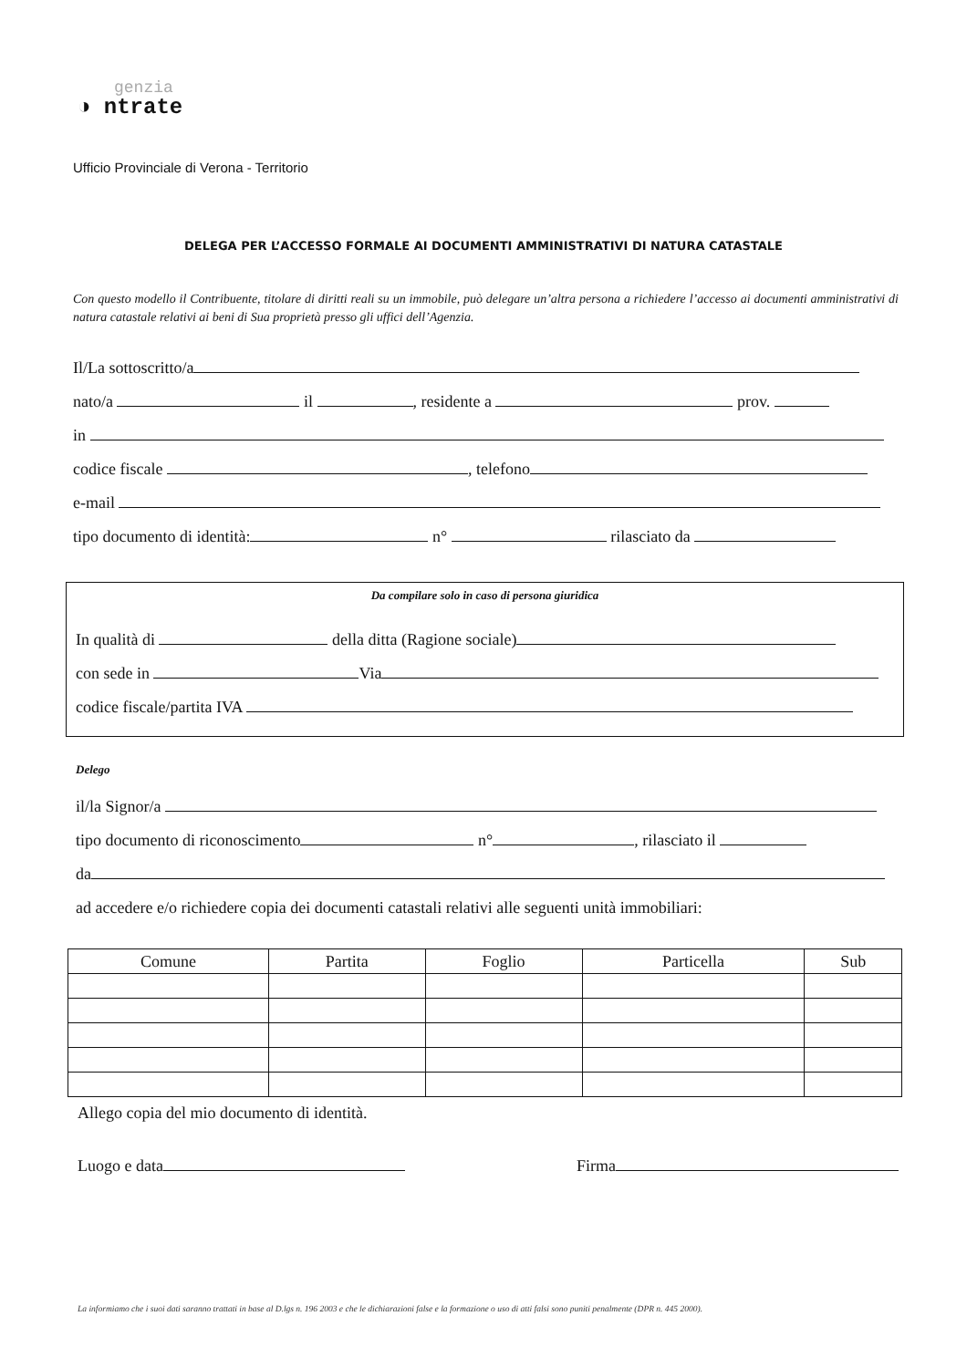genzia
◑ ntrate
Ufficio Provinciale di Verona - Territorio
DELEGA PER L’ACCESSO FORMALE AI DOCUMENTI AMMINISTRATIVI DI NATURA CATASTALE
Con questo modello il Contribuente, titolare di diritti reali su un immobile, può delegare un’altra persona a richiedere l’accesso ai documenti amministrativi di natura catastale relativi ai beni di Sua proprietà presso gli uffici dell’Agenzia.
Il/La sottoscritto/a
nato/a il , residente a prov.
in
codice fiscale , telefono
e-mail
tipo documento di identità: n° rilasciato da
Da compilare solo in caso di persona giuridica
In qualità di della ditta (Ragione sociale)
con sede in Via
codice fiscale/partita IVA
Delego
il/la Signor/a
tipo documento di riconoscimento n° , rilasciato il
da
ad accedere e/o richiedere copia dei documenti catastali relativi alle seguenti unità immobiliari:
| Comune | Partita | Foglio | Particella | Sub |
| --- | --- | --- | --- | --- |
Allego copia del mio documento di identità.
Luogo e data Firma
La informiamo che i suoi dati saranno trattati in base al D.lgs n. 196 2003 e che le dichiarazioni false e la formazione o uso di atti falsi sono puniti penalmente (DPR n. 445 2000).